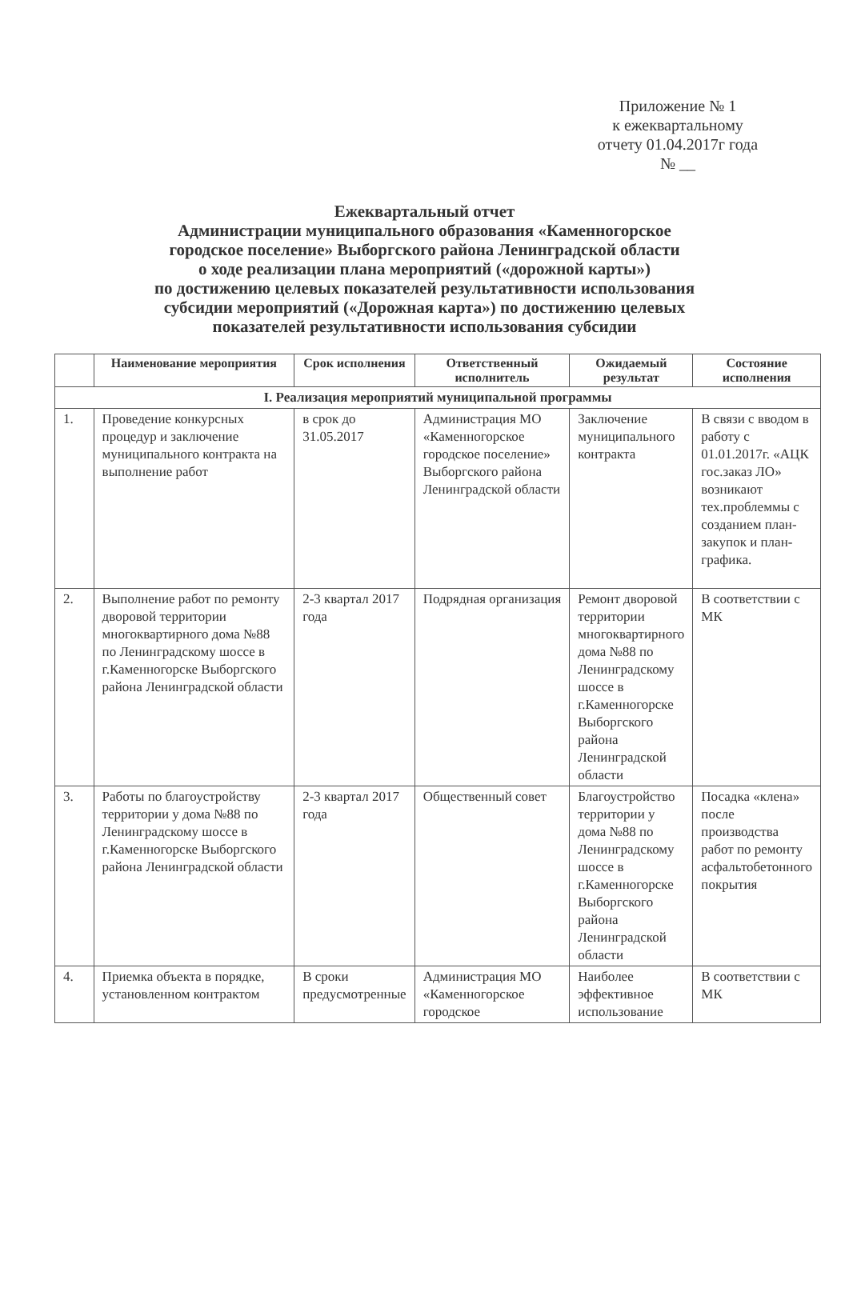Приложение № 1
к ежеквартальному
отчету 01.04.2017г года
№ __
Ежеквартальный отчет
Администрации муниципального образования «Каменногорское
городское поселение» Выборгского района Ленинградской области
о ходе реализации плана мероприятий («дорожной карты»)
по достижению целевых показателей результативности использования
субсидии мероприятий («Дорожная карта») по достижению целевых
показателей результативности использования субсидии
| | Наименование мероприятия | Срок исполнения | Ответственный исполнитель | Ожидаемый результат | Состояние исполнения |
| --- | --- | --- | --- | --- | --- |
| I. Реализация мероприятий муниципальной программы | | | | | |
| 1. | Проведение конкурсных процедур и заключение муниципального контракта на выполнение работ | в срок до 31.05.2017 | Администрация МО «Каменногорское городское поселение» Выборгского района Ленинградской области | Заключение муниципального контракта | В связи с вводом в работу с 01.01.2017г. «АЦК гос.заказ ЛО» возникают тех.проблеммы с созданием план-закупок и план-графика. |
| 2. | Выполнение работ по ремонту дворовой территории многоквартирного дома №88 по Ленинградскому шоссе в г.Каменногорске Выборгского района Ленинградской области | 2-3 квартал 2017 года | Подрядная организация | Ремонт дворовой территории многоквартирного дома №88 по Ленинградскому шоссе в г.Каменногорске Выборгского района Ленинградской области | В соответствии с МК |
| 3. | Работы по благоустройству территории у дома №88 по Ленинградскому шоссе в г.Каменногорске Выборгского района Ленинградской области | 2-3 квартал 2017 года | Общественный совет | Благоустройство территории у дома №88 по Ленинградскому шоссе в г.Каменногорске Выборгского района Ленинградской области | Посадка «клена» после производства работ по ремонту асфальтобетонного покрытия |
| 4. | Приемка объекта в порядке, установленном контрактом | В сроки предусмотренные | Администрация МО «Каменногорское городское | Наиболее эффективное использование | В соответствии с МК |